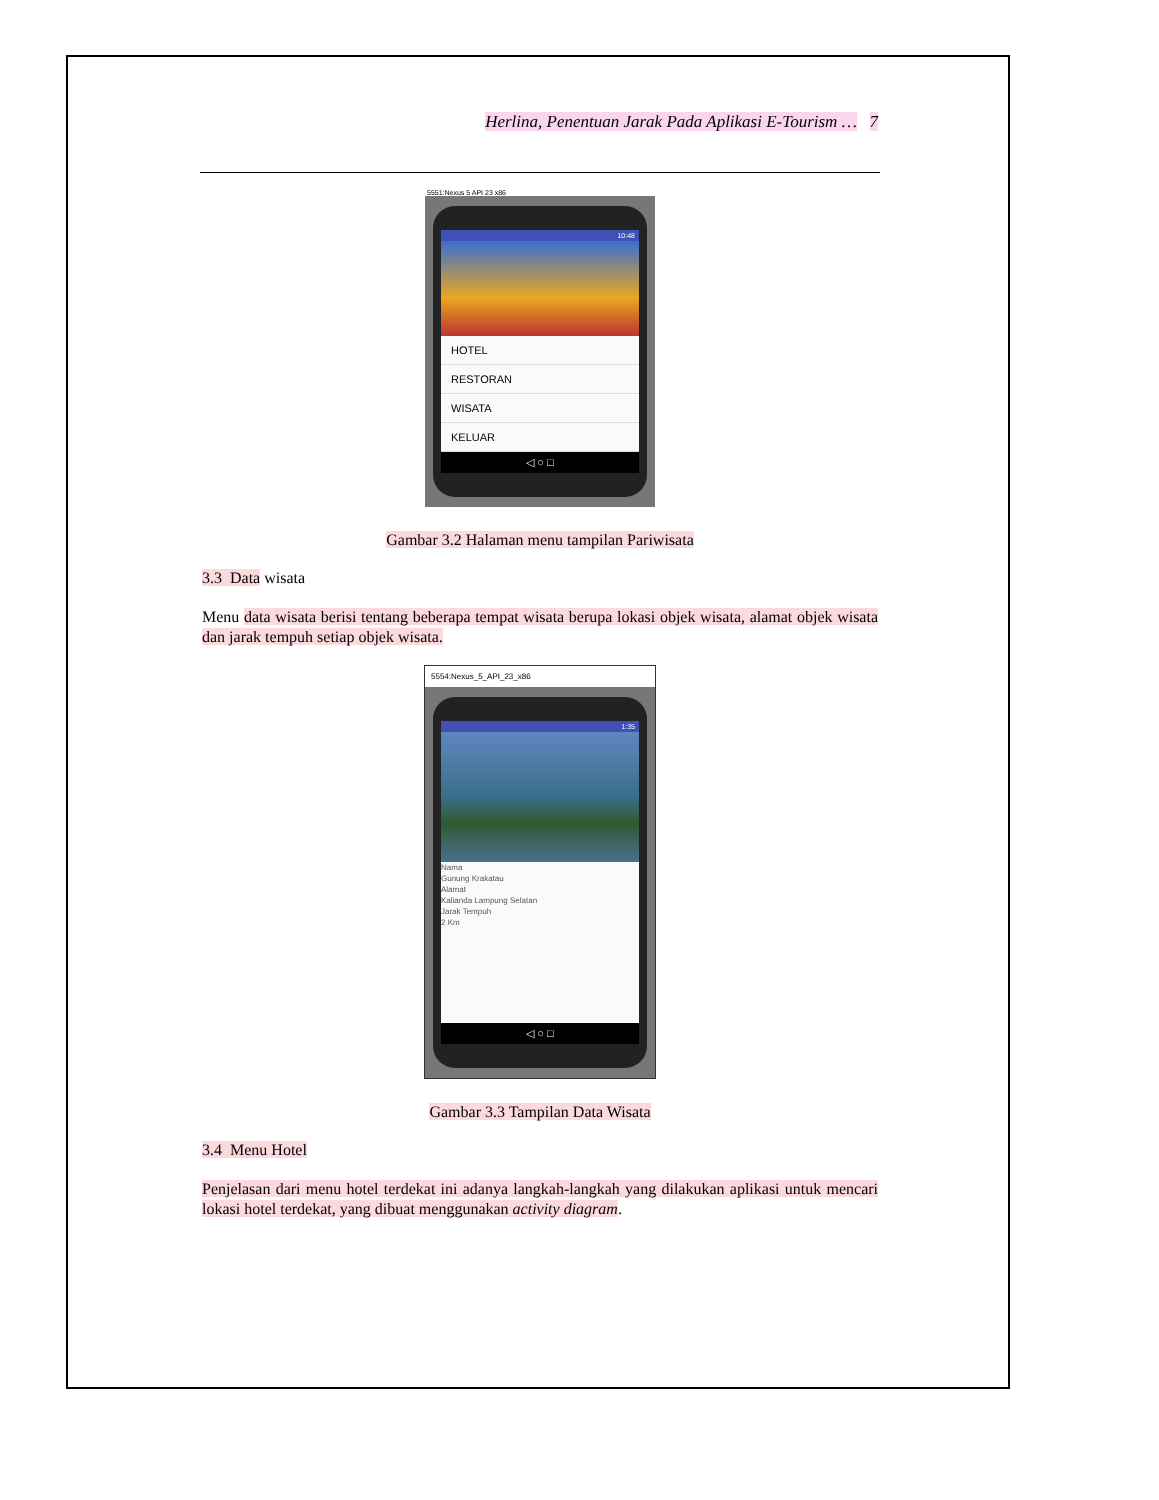Herlina, Penentuan Jarak Pada Aplikasi E-Tourism … 7
5551:Nexus 5 API 23 x86
10:48
HOTEL
RESTORAN
WISATA
KELUAR
◁ ○ □
Gambar 3.2 Halaman menu tampilan Pariwisata
3.3 Data wisata
Menu data wisata berisi tentang beberapa tempat wisata berupa lokasi objek wisata, alamat objek wisata dan jarak tempuh setiap objek wisata.
5554:Nexus_5_API_23_x86
1:35
Nama
Gunung Krakatau
Alamat
Kalianda Lampung Selatan
Jarak Tempuh
2 Km
◁ ○ □
Gambar 3.3 Tampilan Data Wisata
3.4 Menu Hotel
Penjelasan dari menu hotel terdekat ini adanya langkah-langkah yang dilakukan aplikasi untuk mencari lokasi hotel terdekat, yang dibuat menggunakan activity diagram.